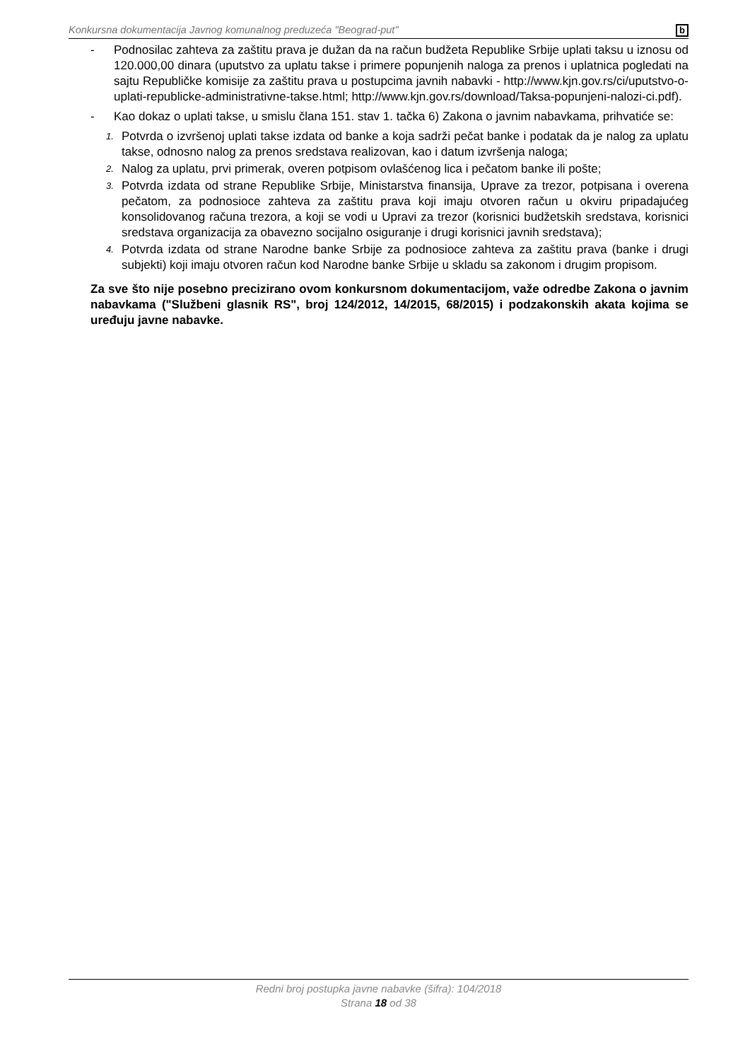Konkursna dokumentacija Javnog komunalnog preduzeća "Beograd-put" b
- Podnosilac zahteva za zaštitu prava je dužan da na račun budžeta Republike Srbije uplati taksu u iznosu od 120.000,00 dinara (uputstvo za uplatu takse i primere popunjenih naloga za prenos i uplatnica pogledati na sajtu Republičke komisije za zaštitu prava u postupcima javnih nabavki - http://www.kjn.gov.rs/ci/uputstvo-o-uplati-republicke-administrativne-takse.html; http://www.kjn.gov.rs/download/Taksa-popunjeni-nalozi-ci.pdf).
- Kao dokaz o uplati takse, u smislu člana 151. stav 1. tačka 6) Zakona o javnim nabavkama, prihvatiće se:
1.
Potvrda o izvršenoj uplati takse izdata od banke a koja sadrži pečat banke i podatak da je nalog za uplatu takse, odnosno nalog za prenos sredstava realizovan, kao i datum izvršenja naloga;
2.
Nalog za uplatu, prvi primerak, overen potpisom ovlašćenog lica i pečatom banke ili pošte;
3.
Potvrda izdata od strane Republike Srbije, Ministarstva finansija, Uprave za trezor, potpisana i overena pečatom, za podnosioce zahteva za zaštitu prava koji imaju otvoren račun u okviru pripadajućeg konsolidovanog računa trezora, a koji se vodi u Upravi za trezor (korisnici budžetskih sredstava, korisnici sredstava organizacija za obavezno socijalno osiguranje i drugi korisnici javnih sredstava);
4.
Potvrda izdata od strane Narodne banke Srbije za podnosioce zahteva za zaštitu prava (banke i drugi subjekti) koji imaju otvoren račun kod Narodne banke Srbije u skladu sa zakonom i drugim propisom.
Za sve što nije posebno precizirano ovom konkursnom dokumentacijom, važe odredbe Zakona o javnim nabavkama ("Službeni glasnik RS", broj 124/2012, 14/2015, 68/2015) i podzakonskih akata kojima se uređuju javne nabavke.
Redni broj postupka javne nabavke (šifra): 104/2018
Strana 18 od 38